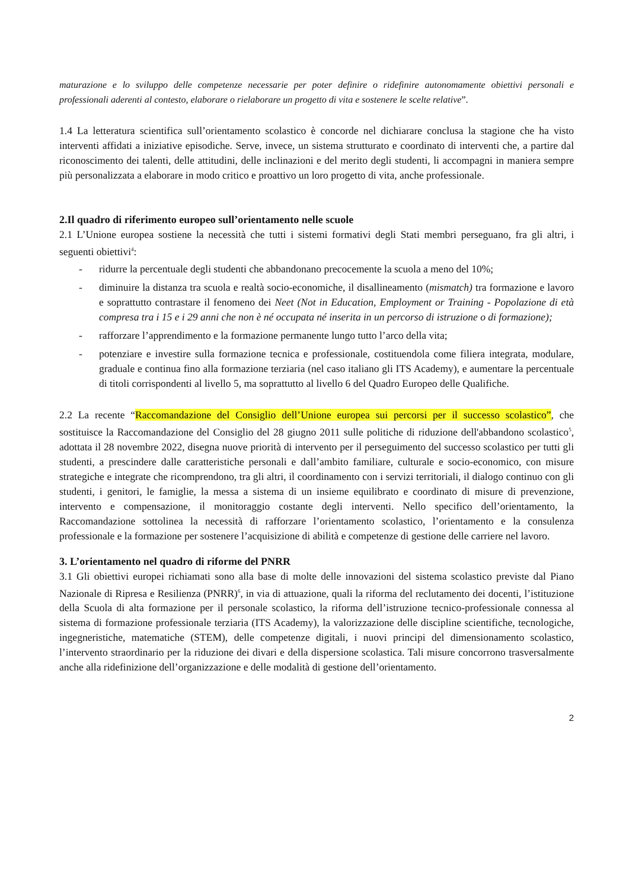maturazione e lo sviluppo delle competenze necessarie per poter definire o ridefinire autonomamente obiettivi personali e professionali aderenti al contesto, elaborare o rielaborare un progetto di vita e sostenere le scelte relative”.
1.4 La letteratura scientifica sull’orientamento scolastico è concorde nel dichiarare conclusa la stagione che ha visto interventi affidati a iniziative episodiche. Serve, invece, un sistema strutturato e coordinato di interventi che, a partire dal riconoscimento dei talenti, delle attitudini, delle inclinazioni e del merito degli studenti, li accompagni in maniera sempre più personalizzata a elaborare in modo critico e proattivo un loro progetto di vita, anche professionale.
2.Il quadro di riferimento europeo sull’orientamento nelle scuole
2.1 L’Unione europea sostiene la necessità che tutti i sistemi formativi degli Stati membri perseguano, fra gli altri, i seguenti obiettivi<sup>4</sup>:
- ridurre la percentuale degli studenti che abbandonano precocemente la scuola a meno del 10%;
- diminuire la distanza tra scuola e realtà socio-economiche, il disallineamento (mismatch) tra formazione e lavoro e soprattutto contrastare il fenomeno dei Neet (Not in Education, Employment or Training - Popolazione di età compresa tra i 15 e i 29 anni che non è né occupata né inserita in un percorso di istruzione o di formazione);
- rafforzare l’apprendimento e la formazione permanente lungo tutto l’arco della vita;
- potenziare e investire sulla formazione tecnica e professionale, costituendola come filiera integrata, modulare, graduale e continua fino alla formazione terziaria (nel caso italiano gli ITS Academy), e aumentare la percentuale di titoli corrispondenti al livello 5, ma soprattutto al livello 6 del Quadro Europeo delle Qualifiche.
2.2 La recente “Raccomandazione del Consiglio dell’Unione europea sui percorsi per il successo scolastico”, che sostituisce la Raccomandazione del Consiglio del 28 giugno 2011 sulle politiche di riduzione dell'abbandono scolastico<sup>5</sup>, adottata il 28 novembre 2022, disegna nuove priorità di intervento per il perseguimento del successo scolastico per tutti gli studenti, a prescindere dalle caratteristiche personali e dall’ambito familiare, culturale e socio-economico, con misure strategiche e integrate che ricomprendono, tra gli altri, il coordinamento con i servizi territoriali, il dialogo continuo con gli studenti, i genitori, le famiglie, la messa a sistema di un insieme equilibrato e coordinato di misure di prevenzione, intervento e compensazione, il monitoraggio costante degli interventi. Nello specifico dell’orientamento, la Raccomandazione sottolinea la necessità di rafforzare l’orientamento scolastico, l’orientamento e la consulenza professionale e la formazione per sostenere l’acquisizione di abilità e competenze di gestione delle carriere nel lavoro.
3. L’orientamento nel quadro di riforme del PNRR
3.1 Gli obiettivi europei richiamati sono alla base di molte delle innovazioni del sistema scolastico previste dal Piano Nazionale di Ripresa e Resilienza (PNRR)<sup>6</sup>, in via di attuazione, quali la riforma del reclutamento dei docenti, l’istituzione della Scuola di alta formazione per il personale scolastico, la riforma dell’istruzione tecnico-professionale connessa al sistema di formazione professionale terziaria (ITS Academy), la valorizzazione delle discipline scientifiche, tecnologiche, ingegneristiche, matematiche (STEM), delle competenze digitali, i nuovi principi del dimensionamento scolastico, l’intervento straordinario per la riduzione dei divari e della dispersione scolastica. Tali misure concorrono trasversalmente anche alla ridefinizione dell’organizzazione e delle modalità di gestione dell’orientamento.
2